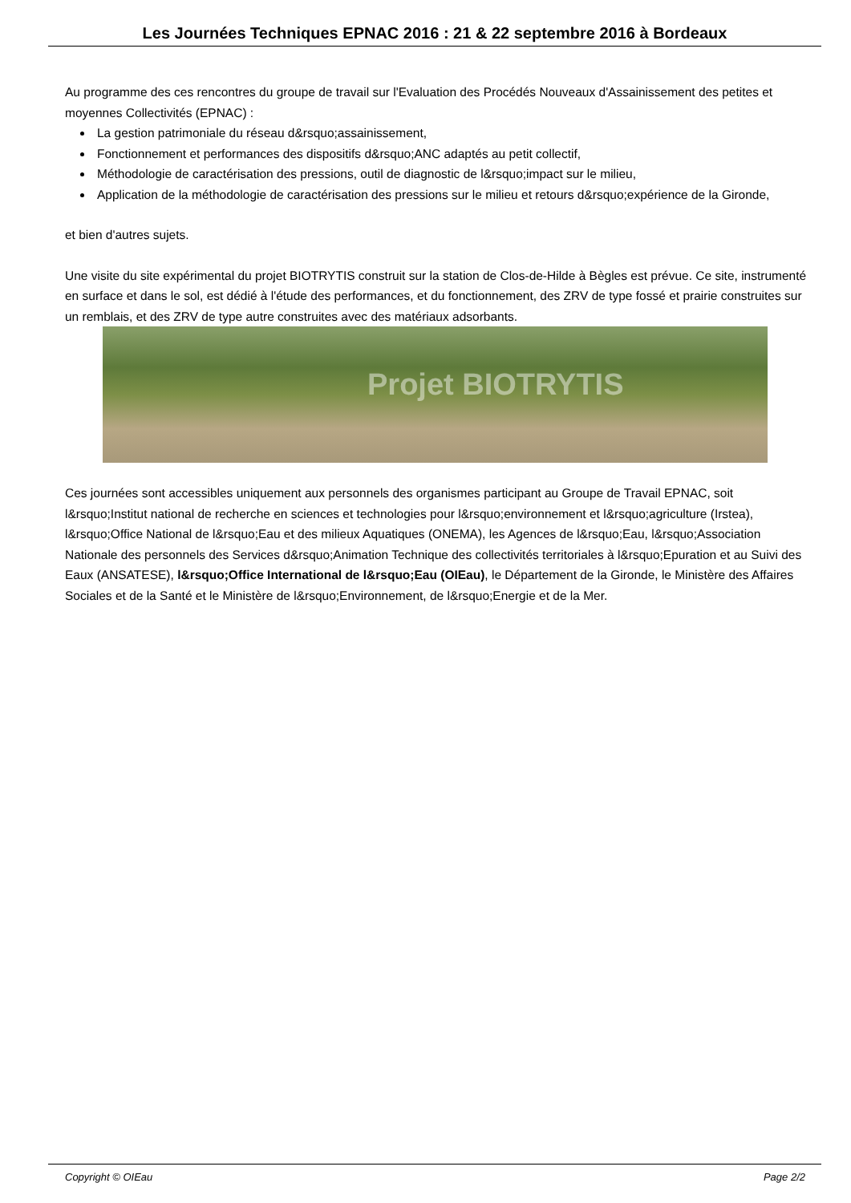Les Journées Techniques EPNAC 2016 : 21 & 22 septembre 2016 à Bordeaux
Au programme des ces rencontres du groupe de travail sur l'Evaluation des Procédés Nouveaux d'Assainissement des petites et moyennes Collectivités (EPNAC) :
La gestion patrimoniale du réseau d&rsquo;assainissement,
Fonctionnement et performances des dispositifs d&rsquo;ANC adaptés au petit collectif,
Méthodologie de caractérisation des pressions, outil de diagnostic de l&rsquo;impact sur le milieu,
Application de la méthodologie de caractérisation des pressions sur le milieu et retours d&rsquo;expérience de la Gironde,
et bien d'autres sujets.
Une visite du site expérimental du projet BIOTRYTIS construit sur la station de Clos-de-Hilde à Bègles est prévue. Ce site, instrumenté en surface et dans le sol, est dédié à l'étude des performances, et du fonctionnement, des ZRV de type fossé et prairie construites sur un remblais, et des ZRV de type autre construites avec des matériaux adsorbants.
Projet BIOTRYTIS
Ces journées sont accessibles uniquement aux personnels des organismes participant au Groupe de Travail EPNAC, soit l&rsquo;Institut national de recherche en sciences et technologies pour l&rsquo;environnement et l&rsquo;agriculture (Irstea), l&rsquo;Office National de l&rsquo;Eau et des milieux Aquatiques (ONEMA), les Agences de l&rsquo;Eau, l&rsquo;Association Nationale des personnels des Services d&rsquo;Animation Technique des collectivités territoriales à l&rsquo;Epuration et au Suivi des Eaux (ANSATESE), l&rsquo;Office International de l&rsquo;Eau (OIEau), le Département de la Gironde, le Ministère des Affaires Sociales et de la Santé et le Ministère de l&rsquo;Environnement, de l&rsquo;Energie et de la Mer.
Copyright © OIEau Page 2/2